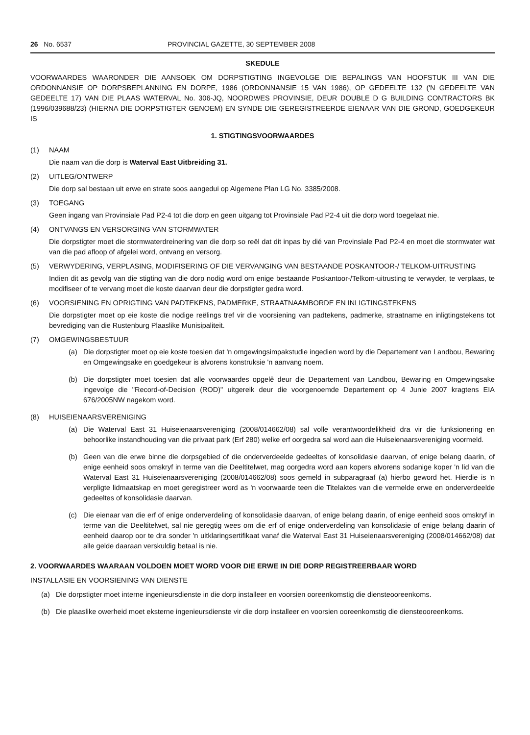26 No. 6537 PROVINCIAL GAZETTE, 30 SEPTEMBER 2008
SKEDULE
VOORWAARDES WAARONDER DIE AANSOEK OM DORPSTIGTING INGEVOLGE DIE BEPALINGS VAN HOOFSTUK III VAN DIE ORDONNANSIE OP DORPSBEPLANNING EN DORPE, 1986 (ORDONNANSIE 15 VAN 1986), OP GEDEELTE 132 ('N GEDEELTE VAN GEDEELTE 17) VAN DIE PLAAS WATERVAL No. 306-JQ, NOORDWES PROVINSIE, DEUR DOUBLE D G BUILDING CONTRACTORS BK (1996/039688/23) (HIERNA DIE DORPSTIGTER GENOEM) EN SYNDE DIE GEREGISTREERDE EIENAAR VAN DIE GROND, GOEDGEKEUR IS
1. STIGTINGSVOORWAARDES
(1) NAAM
Die naam van die dorp is Waterval East Uitbreiding 31.
(2) UITLEG/ONTWERP
Die dorp sal bestaan uit erwe en strate soos aangedui op Algemene Plan LG No. 3385/2008.
(3) TOEGANG
Geen ingang van Provinsiale Pad P2-4 tot die dorp en geen uitgang tot Provinsiale Pad P2-4 uit die dorp word toegelaat nie.
(4) ONTVANGS EN VERSORGING VAN STORMWATER
Die dorpstigter moet die stormwaterdreinering van die dorp so reël dat dit inpas by dié van Provinsiale Pad P2-4 en moet die stormwater wat van die pad afloop of afgelei word, ontvang en versorg.
(5) VERWYDERING, VERPLASING, MODIFISERING OF DIE VERVANGING VAN BESTAANDE POSKANTOOR-/ TELKOM-UITRUSTING
Indien dit as gevolg van die stigting van die dorp nodig word om enige bestaande Poskantoor-/Telkom-uitrusting te verwyder, te verplaas, te modifiseer of te vervang moet die koste daarvan deur die dorpstigter gedra word.
(6) VOORSIENING EN OPRIGTING VAN PADTEKENS, PADMERKE, STRAATNAAMBORDE EN INLIGTINGSTEKENS
Die dorpstigter moet op eie koste die nodige reëlings tref vir die voorsiening van padtekens, padmerke, straatname en inligtingstekens tot bevrediging van die Rustenburg Plaaslike Munisipaliteit.
(7) OMGEWINGSBESTUUR
(a) Die dorpstigter moet op eie koste toesien dat 'n omgewingsimpakstudie ingedien word by die Departement van Landbou, Bewaring en Omgewingsake en goedgekeur is alvorens konstruksie 'n aanvang noem.
(b) Die dorpstigter moet toesien dat alle voorwaardes opgelê deur die Departement van Landbou, Bewaring en Omgewingsake ingevolge die "Record-of-Decision (ROD)" uitgereik deur die voorgenoemde Departement op 4 Junie 2007 kragtens EIA 676/2005NW nagekom word.
(8) HUISEIENAARSVERENIGING
(a) Die Waterval East 31 Huiseienaarsvereniging (2008/014662/08) sal volle verantwoordelikheid dra vir die funksionering en behoorlike instandhouding van die privaat park (Erf 280) welke erf oorgedra sal word aan die Huiseienaarsvereniging voormeld.
(b) Geen van die erwe binne die dorpsgebied of die onderverdeelde gedeeltes of konsolidasie daarvan, of enige belang daarin, of enige eenheid soos omskryf in terme van die Deeltitelwet, mag oorgedra word aan kopers alvorens sodanige koper 'n lid van die Waterval East 31 Huiseienaarsvereniging (2008/014662/08) soos gemeld in subparagraaf (a) hierbo geword het. Hierdie is 'n verpligte lidmaatskap en moet geregistreer word as 'n voorwaarde teen die Titelaktes van die vermelde erwe en onderverdeelde gedeeltes of konsolidasie daarvan.
(c) Die eienaar van die erf of enige onderverdeling of konsolidasie daarvan, of enige belang daarin, of enige eenheid soos omskryf in terme van die Deeltitelwet, sal nie geregtig wees om die erf of enige onderverdeling van konsolidasie of enige belang daarin of eenheid daarop oor te dra sonder 'n uitklaringsertifikaat vanaf die Waterval East 31 Huiseienaarsvereniging (2008/014662/08) dat alle gelde daaraan verskuldig betaal is nie.
2. VOORWAARDES WAARAAN VOLDOEN MOET WORD VOOR DIE ERWE IN DIE DORP REGISTREERBAAR WORD
INSTALLASIE EN VOORSIENING VAN DIENSTE
(a) Die dorpstigter moet interne ingenieursdienste in die dorp installeer en voorsien ooreenkomstig die diensteooreenkoms.
(b) Die plaaslike owerheid moet eksterne ingenieursdienste vir die dorp installeer en voorsien ooreenkomstig die diensteooreenkoms.